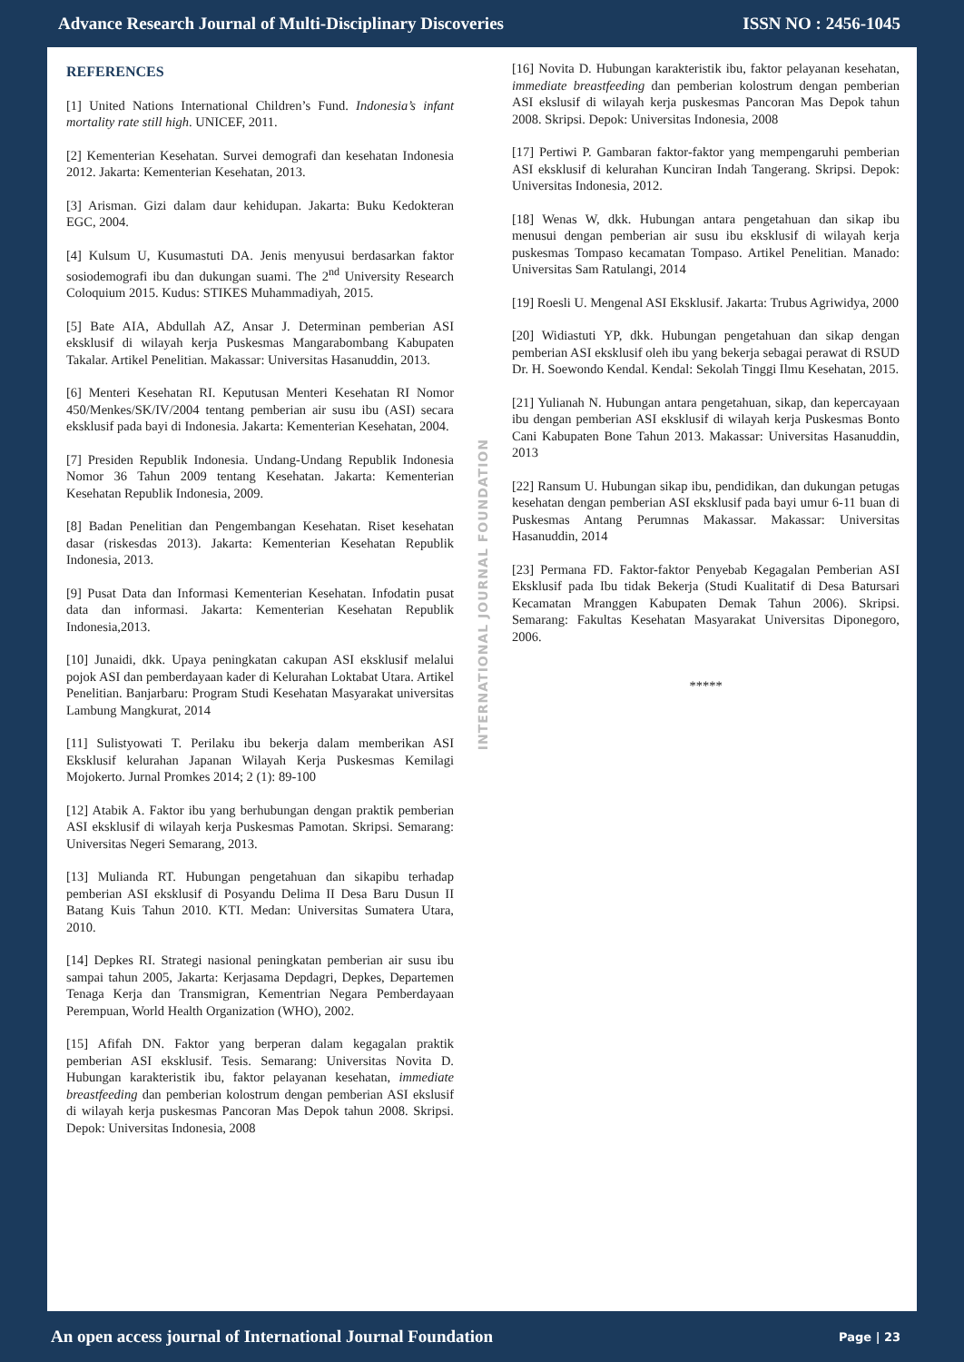Advance Research Journal of Multi-Disciplinary Discoveries ISSN NO : 2456-1045
REFERENCES
[1] United Nations International Children’s Fund. Indonesia’s infant mortality rate still high. UNICEF, 2011.
[2] Kementerian Kesehatan. Survei demografi dan kesehatan Indonesia 2012. Jakarta: Kementerian Kesehatan, 2013.
[3] Arisman. Gizi dalam daur kehidupan. Jakarta: Buku Kedokteran EGC, 2004.
[4] Kulsum U, Kusumastuti DA. Jenis menyusui berdasarkan faktor sosiodemografi ibu dan dukungan suami. The 2<sup>nd</sup> University Research Coloquium 2015. Kudus: STIKES Muhammadiyah, 2015.
[5] Bate AIA, Abdullah AZ, Ansar J. Determinan pemberian ASI eksklusif di wilayah kerja Puskesmas Mangarabombang Kabupaten Takalar. Artikel Penelitian. Makassar: Universitas Hasanuddin, 2013.
[6] Menteri Kesehatan RI. Keputusan Menteri Kesehatan RI Nomor 450/Menkes/SK/IV/2004 tentang pemberian air susu ibu (ASI) secara eksklusif pada bayi di Indonesia. Jakarta: Kementerian Kesehatan, 2004.
[7] Presiden Republik Indonesia. Undang-Undang Republik Indonesia Nomor 36 Tahun 2009 tentang Kesehatan. Jakarta: Kementerian Kesehatan Republik Indonesia, 2009.
[8] Badan Penelitian dan Pengembangan Kesehatan. Riset kesehatan dasar (riskesdas 2013). Jakarta: Kementerian Kesehatan Republik Indonesia, 2013.
[9] Pusat Data dan Informasi Kementerian Kesehatan. Infodatin pusat data dan informasi. Jakarta: Kementerian Kesehatan Republik Indonesia,2013.
[10] Junaidi, dkk. Upaya peningkatan cakupan ASI eksklusif melalui pojok ASI dan pemberdayaan kader di Kelurahan Loktabat Utara. Artikel Penelitian. Banjarbaru: Program Studi Kesehatan Masyarakat universitas Lambung Mangkurat, 2014
[11] Sulistyowati T. Perilaku ibu bekerja dalam memberikan ASI Eksklusif kelurahan Japanan Wilayah Kerja Puskesmas Kemilagi Mojokerto. Jurnal Promkes 2014; 2 (1): 89-100
[12] Atabik A. Faktor ibu yang berhubungan dengan praktik pemberian ASI eksklusif di wilayah kerja Puskesmas Pamotan. Skripsi. Semarang: Universitas Negeri Semarang, 2013.
[13] Mulianda RT. Hubungan pengetahuan dan sikapibu terhadap pemberian ASI eksklusif di Posyandu Delima II Desa Baru Dusun II Batang Kuis Tahun 2010. KTI. Medan: Universitas Sumatera Utara, 2010.
[14] Depkes RI. Strategi nasional peningkatan pemberian air susu ibu sampai tahun 2005, Jakarta: Kerjasama Depdagri, Depkes, Departemen Tenaga Kerja dan Transmigran, Kementrian Negara Pemberdayaan Perempuan, World Health Organization (WHO), 2002.
[15] Afifah DN. Faktor yang berperan dalam kegagalan praktik pemberian ASI eksklusif. Tesis. Semarang: Universitas Novita D. Hubungan karakteristik ibu, faktor pelayanan kesehatan, immediate breastfeeding dan pemberian kolostrum dengan pemberian ASI ekslusif di wilayah kerja puskesmas Pancoran Mas Depok tahun 2008. Skripsi. Depok: Universitas Indonesia, 2008
INTERNATIONAL JOURNAL FOUNDATION
[16] Novita D. Hubungan karakteristik ibu, faktor pelayanan kesehatan, immediate breastfeeding dan pemberian kolostrum dengan pemberian ASI ekslusif di wilayah kerja puskesmas Pancoran Mas Depok tahun 2008. Skripsi. Depok: Universitas Indonesia, 2008
[17] Pertiwi P. Gambaran faktor-faktor yang mempengaruhi pemberian ASI eksklusif di kelurahan Kunciran Indah Tangerang. Skripsi. Depok: Universitas Indonesia, 2012.
[18] Wenas W, dkk. Hubungan antara pengetahuan dan sikap ibu menusui dengan pemberian air susu ibu eksklusif di wilayah kerja puskesmas Tompaso kecamatan Tompaso. Artikel Penelitian. Manado: Universitas Sam Ratulangi, 2014
[19] Roesli U. Mengenal ASI Eksklusif. Jakarta: Trubus Agriwidya, 2000
[20] Widiastuti YP, dkk. Hubungan pengetahuan dan sikap dengan pemberian ASI eksklusif oleh ibu yang bekerja sebagai perawat di RSUD Dr. H. Soewondo Kendal. Kendal: Sekolah Tinggi Ilmu Kesehatan, 2015.
[21] Yulianah N. Hubungan antara pengetahuan, sikap, dan kepercayaan ibu dengan pemberian ASI eksklusif di wilayah kerja Puskesmas Bonto Cani Kabupaten Bone Tahun 2013. Makassar: Universitas Hasanuddin, 2013
[22] Ransum U. Hubungan sikap ibu, pendidikan, dan dukungan petugas kesehatan dengan pemberian ASI eksklusif pada bayi umur 6-11 buan di Puskesmas Antang Perumnas Makassar. Makassar: Universitas Hasanuddin, 2014
[23] Permana FD. Faktor-faktor Penyebab Kegagalan Pemberian ASI Eksklusif pada Ibu tidak Bekerja (Studi Kualitatif di Desa Batursari Kecamatan Mranggen Kabupaten Demak Tahun 2006). Skripsi. Semarang: Fakultas Kesehatan Masyarakat Universitas Diponegoro, 2006.
*****
An open access journal of International Journal Foundation Page | 23